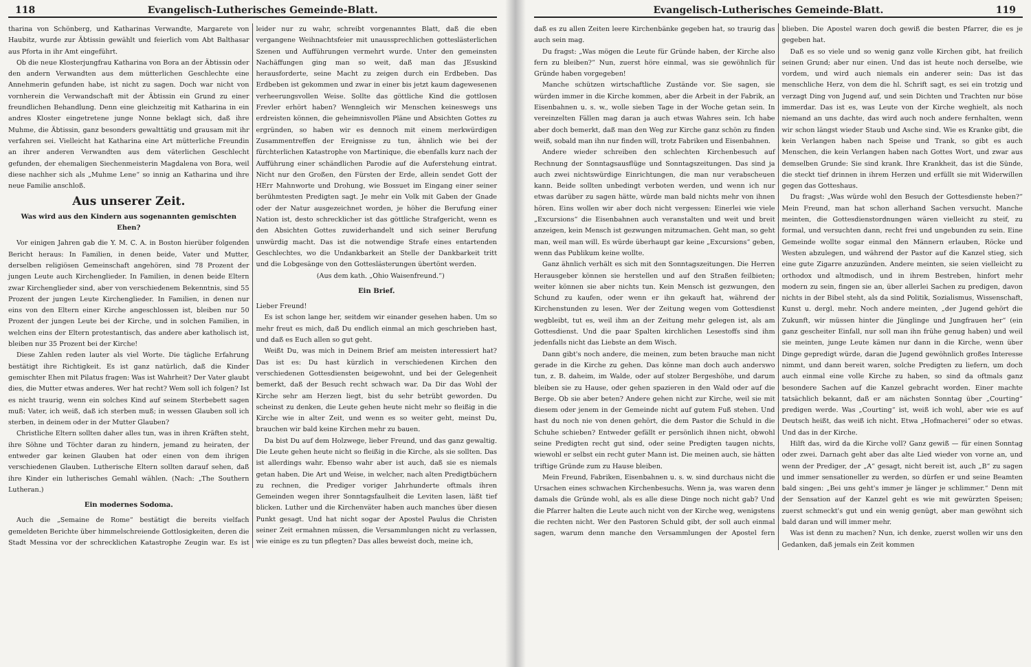118 Evangelisch-Lutherisches Gemeinde-Blatt.
tharina von Schönberg, und Katharinas Verwandte, Margarete von Haubitz, wurde zur Äbtissin gewählt und feierlich vom Abt Balthasar aus Pforta in ihr Amt eingeführt.
Ob die neue Klosterjungfrau Katharina von Bora an der Äbtissin oder den andern Verwandten aus dem mütterlichen Geschlechte eine Annehmerin gefunden habe, ist nicht zu sagen. Doch war nicht von vornherein die Verwandschaft mit der Äbtissin ein Grund zu einer freundlichen Behandlung. Denn eine gleichzeitig mit Katharina in ein andres Kloster eingetretene junge Nonne beklagt sich, daß ihre Muhme, die Äbtissin, ganz besonders gewalttätig und grausam mit ihr verfahren sei. Vielleicht hat Katharina eine Art mütterliche Freundin an ihrer anderen Verwandten aus dem väterlichen Geschlecht gefunden, der ehemaligen Siechenmeisterin Magdalena von Bora, weil diese nachher sich als „Muhme Lene“ so innig an Katharina und ihre neue Familie anschloß.
Aus unserer Zeit.
Was wird aus den Kindern aus sogenannten gemischten Ehen?
Vor einigen Jahren gab die Y. M. C. A. in Boston hierüber folgenden Bericht heraus: In Familien, in denen beide, Vater und Mutter, derselben religiösen Gemeinschaft angehören, sind 78 Prozent der jungen Leute auch Kirchenglieder. In Familien, in denen beide Eltern zwar Kirchenglieder sind, aber von verschiedenem Bekenntnis, sind 55 Prozent der jungen Leute Kirchenglieder. In Familien, in denen nur eins von den Eltern einer Kirche angeschlossen ist, bleiben nur 50 Prozent der jungen Leute bei der Kirche, und in solchen Familien, in welchen eins der Eltern protestantisch, das andere aber katholisch ist, bleiben nur 35 Prozent bei der Kirche!
Diese Zahlen reden lauter als viel Worte. Die tägliche Erfahrung bestätigt ihre Richtigkeit. Es ist ganz natürlich, daß die Kinder gemischter Ehen mit Pilatus fragen: Was ist Wahrheit? Der Vater glaubt dies, die Mutter etwas anderes. Wer hat recht? Wem soll ich folgen? Ist es nicht traurig, wenn ein solches Kind auf seinem Sterbebett sagen muß: Vater, ich weiß, daß ich sterben muß; in wessen Glauben soll ich sterben, in deinem oder in der Mutter Glauben?
Christliche Eltern sollten daher alles tun, was in ihren Kräften steht, ihre Söhne und Töchter daran zu hindern, jemand zu heiraten, der entweder gar keinen Glauben hat oder einen von dem ihrigen verschiedenen Glauben. Lutherische Eltern sollten darauf sehen, daß ihre Kinder ein lutherisches Gemahl wählen. (Nach: „The Southern Lutheran.)
Ein modernes Sodoma.
Auch die „Semaine de Rome“ bestätigt die bereits vielfach gemeldeten Berichte über himmelschreiende Gottlosigkeiten, deren die Stadt Messina vor der schrecklichen Katastrophe Zeugin war. Es ist leider nur zu wahr, schreibt vorgenanntes Blatt, daß die eben vergangene Weihnachtsfeier mit unaussprechlichen gotteslästerlichen Szenen und Aufführungen vermehrt wurde. Unter den gemeinsten Nachäffungen ging man so weit, daß man das JEsuskind herausforderte, seine Macht zu zeigen durch ein Erdbeben. Das Erdbeben ist gekommen und zwar in einer bis jetzt kaum dagewesenen verheerungsvollen Weise. Sollte das göttliche Kind die gottlosen Frevler erhört haben? Wenngleich wir Menschen keineswegs uns erdreisten können, die geheimnisvollen Pläne und Absichten Gottes zu ergründen, so haben wir es dennoch mit einem merkwürdigen Zusammentreffen der Ereignisse zu tun, ähnlich wie bei der fürchterlichen Katastrophe von Martinique, die ebenfalls kurz nach der Aufführung einer schändlichen Parodie auf die Auferstehung eintrat. Nicht nur den Großen, den Fürsten der Erde, allein sendet Gott der HErr Mahnworte und Drohung, wie Bossuet im Eingang einer seiner berühmtesten Predigten sagt. Je mehr ein Volk mit Gaben der Gnade oder der Natur ausgezeichnet worden, je höher die Berufung einer Nation ist, desto schrecklicher ist das göttliche Strafgericht, wenn es den Absichten Gottes zuwiderhandelt und sich seiner Berufung unwürdig macht. Das ist die notwendige Strafe eines entartenden Geschlechtes, wo die Undankbarkeit an Stelle der Dankbarkeit tritt und die Lobgesänge von den Gotteslästerungen übertönt werden.
(Aus dem kath. „Ohio Waisenfreund.“)
Ein Brief.
Lieber Freund!
Es ist schon lange her, seitdem wir einander gesehen haben. Um so mehr freut es mich, daß Du endlich einmal an mich geschrieben hast, und daß es Euch allen so gut geht.
Weißt Du, was mich in Deinem Brief am meisten interessiert hat? Das ist es: Du hast kürzlich in verschiedenen Kirchen den verschiedenen Gottesdiensten beigewohnt, und bei der Gelegenheit bemerkt, daß der Besuch recht schwach war. Da Dir das Wohl der Kirche sehr am Herzen liegt, bist du sehr betrübt geworden. Du scheinst zu denken, die Leute gehen heute nicht mehr so fleißig in die Kirche wie in alter Zeit, und wenn es so weiter geht, meinst Du, brauchen wir bald keine Kirchen mehr zu bauen.
Da bist Du auf dem Holzwege, lieber Freund, und das ganz gewaltig. Die Leute gehen heute nicht so fleißig in die Kirche, als sie sollten. Das ist allerdings wahr. Ebenso wahr aber ist auch, daß sie es niemals getan haben. Die Art und Weise, in welcher, nach alten Predigtbüchern zu rechnen, die Prediger voriger Jahrhunderte oftmals ihren Gemeinden wegen ihrer Sonntagsfaulheit die Leviten lasen, läßt tief blicken. Luther und die Kirchenväter haben auch manches über diesen Punkt gesagt. Und hat nicht sogar der Apostel Paulus die Christen seiner Zeit ermahnen müssen, die Versammlungen nicht zu verlassen, wie einige es zu tun pflegten? Das alles beweist doch, meine ich,
Evangelisch-Lutherisches Gemeinde-Blatt. 119
daß es zu allen Zeiten leere Kirchenbänke gegeben hat, so traurig das auch sein mag.
Du fragst: „Was mögen die Leute für Gründe haben, der Kirche also fern zu bleiben?“ Nun, zuerst höre einmal, was sie gewöhnlich für Gründe haben vorgegeben!
Manche schützen wirtschaftliche Zustände vor. Sie sagen, sie würden immer in die Kirche kommen, aber die Arbeit in der Fabrik, an Eisenbahnen u. s. w., wolle sieben Tage in der Woche getan sein. In vereinzelten Fällen mag daran ja auch etwas Wahres sein. Ich habe aber doch bemerkt, daß man den Weg zur Kirche ganz schön zu finden weiß, sobald man ihn nur finden will, trotz Fabriken und Eisenbahnen.
Andere wieder schreiben den schlechten Kirchenbesuch auf Rechnung der Sonntagsausflüge und Sonntagszeitungen. Das sind ja auch zwei nichtswürdige Einrichtungen, die man nur verabscheuen kann. Beide sollten unbedingt verboten werden, und wenn ich nur etwas darüber zu sagen hätte, würde man bald nichts mehr von ihnen hören. Eins wollen wir aber doch nicht vergessen: Einerlei wie viele „Excursions“ die Eisenbahnen auch veranstalten und weit und breit anzeigen, kein Mensch ist gezwungen mitzumachen. Geht man, so geht man, weil man will. Es würde überhaupt gar keine „Excursions“ geben, wenn das Publikum keine wollte.
Ganz ähnlich verhält es sich mit den Sonntagszeitungen. Die Herren Herausgeber können sie herstellen und auf den Straßen feilbieten; weiter können sie aber nichts tun. Kein Mensch ist gezwungen, den Schund zu kaufen, oder wenn er ihn gekauft hat, während der Kirchenstunden zu lesen. Wer der Zeitung wegen vom Gottesdienst wegbleibt, tut es, weil ihm an der Zeitung mehr gelegen ist, als am Gottesdienst. Und die paar Spalten kirchlichen Lesestoffs sind ihm jedenfalls nicht das Liebste an dem Wisch.
Dann gibt's noch andere, die meinen, zum beten brauche man nicht gerade in die Kirche zu gehen. Das könne man doch auch anderswo tun, z. B. daheim, im Walde, oder auf stolzer Bergeshöhe, und darum bleiben sie zu Hause, oder gehen spazieren in den Wald oder auf die Berge. Ob sie aber beten? Andere gehen nicht zur Kirche, weil sie mit diesem oder jenem in der Gemeinde nicht auf gutem Fuß stehen. Und hast du noch nie von denen gehört, die dem Pastor die Schuld in die Schuhe schieben? Entweder gefällt er persönlich ihnen nicht, obwohl seine Predigten recht gut sind, oder seine Predigten taugen nichts, wiewohl er selbst ein recht guter Mann ist. Die meinen auch, sie hätten triftige Gründe zum zu Hause bleiben.
Mein Freund, Fabriken, Eisenbahnen u. s. w. sind durchaus nicht die Ursachen eines schwachen Kirchenbesuchs. Wenn ja, was waren denn damals die Gründe wohl, als es alle diese Dinge noch nicht gab? Und die Pfarrer halten die Leute auch nicht von der Kirche weg, wenigstens die rechten nicht. Wer den Pastoren Schuld gibt, der soll auch einmal sagen, warum denn manche den Versammlungen der Apostel fern blieben. Die Apostel waren doch gewiß die besten Pfarrer, die es je gegeben hat.
Daß es so viele und so wenig ganz volle Kirchen gibt, hat freilich seinen Grund; aber nur einen. Und das ist heute noch derselbe, wie vordem, und wird auch niemals ein anderer sein: Das ist das menschliche Herz, von dem die hl. Schrift sagt, es sei ein trotzig und verzagt Ding von Jugend auf, und sein Dichten und Trachten nur böse immerdar. Das ist es, was Leute von der Kirche weghielt, als noch niemand an uns dachte, das wird auch noch andere fernhalten, wenn wir schon längst wieder Staub und Asche sind. Wie es Kranke gibt, die kein Verlangen haben nach Speise und Trank, so gibt es auch Menschen, die kein Verlangen haben nach Gottes Wort, und zwar aus demselben Grunde: Sie sind krank. Ihre Krankheit, das ist die Sünde, die steckt tief drinnen in ihrem Herzen und erfüllt sie mit Widerwillen gegen das Gotteshaus.
Du fragst: „Was würde wohl den Besuch der Gottesdienste heben?“ Mein Freund, man hat schon allerhand Sachen versucht. Manche meinten, die Gottesdienstordnungen wären vielleicht zu steif, zu formal, und versuchten dann, recht frei und ungebunden zu sein. Eine Gemeinde wollte sogar einmal den Männern erlauben, Röcke und Westen abzulegen, und während der Pastor auf die Kanzel stieg, sich eine gute Zigarre anzuzünden. Andere meinten, sie seien vielleicht zu orthodox und altmodisch, und in ihrem Bestreben, hinfort mehr modern zu sein, fingen sie an, über allerlei Sachen zu predigen, davon nichts in der Bibel steht, als da sind Politik, Sozialismus, Wissenschaft, Kunst u. dergl. mehr. Noch andere meinten, „der Jugend gehört die Zukunft, wir müssen hinter die Jünglinge und Jungfrauen her“ (ein ganz gescheiter Einfall, nur soll man ihn frühe genug haben) und weil sie meinten, junge Leute kämen nur dann in die Kirche, wenn über Dinge gepredigt würde, daran die Jugend gewöhnlich großes Interesse nimmt, und dann bereit waren, solche Predigten zu liefern, um doch auch einmal eine volle Kirche zu haben, so sind da oftmals ganz besondere Sachen auf die Kanzel gebracht worden. Einer machte tatsächlich bekannt, daß er am nächsten Sonntag über „Courting“ predigen werde. Was „Courting“ ist, weiß ich wohl, aber wie es auf Deutsch heißt, das weiß ich nicht. Etwa „Hofmacherei“ oder so etwas. Und das in der Kirche.
Hilft das, wird da die Kirche voll? Ganz gewiß — für einen Sonntag oder zwei. Darnach geht aber das alte Lied wieder von vorne an, und wenn der Prediger, der „A“ gesagt, nicht bereit ist, auch „B“ zu sagen und immer sensationeller zu werden, so dürfen er und seine Beamten bald singen: „Bei uns geht's immer je länger je schlimmer.“ Denn mit der Sensation auf der Kanzel geht es wie mit gewürzten Speisen; zuerst schmeckt's gut und ein wenig genügt, aber man gewöhnt sich bald daran und will immer mehr.
Was ist denn zu machen? Nun, ich denke, zuerst wollen wir uns den Gedanken, daß jemals ein Zeit kommen